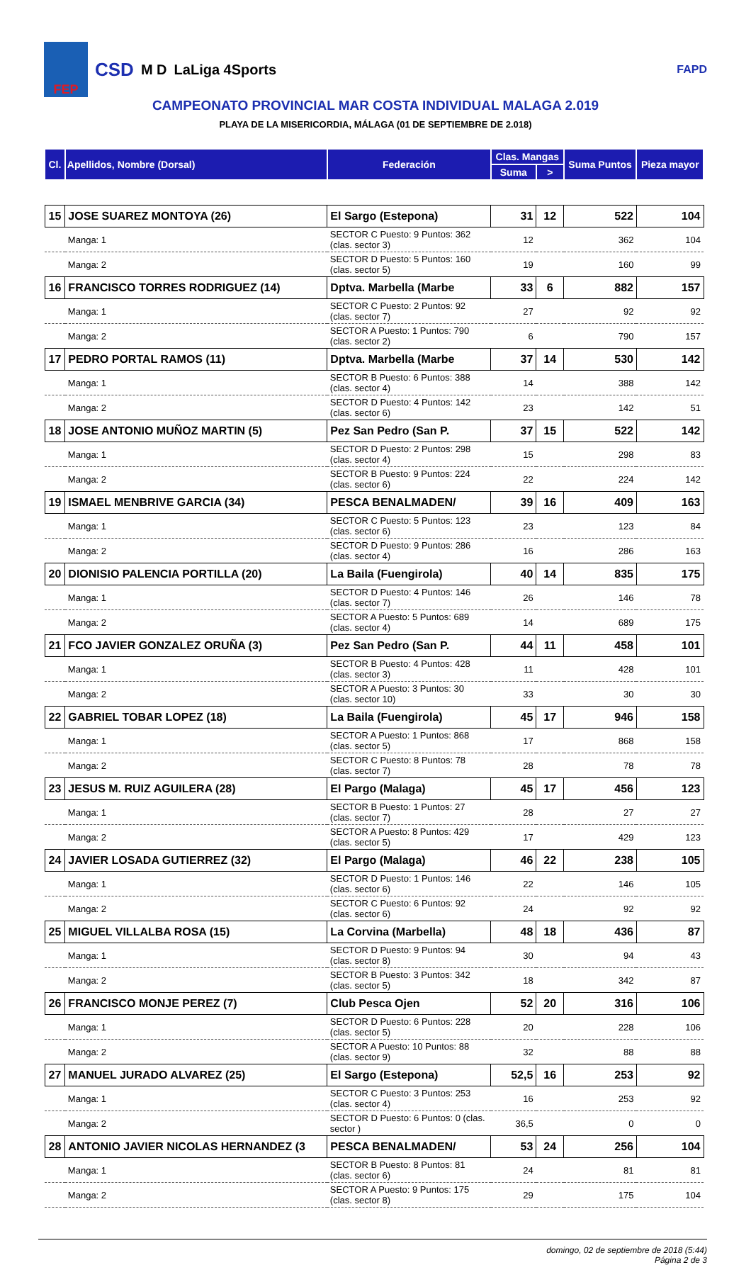FEP
CSD M D LaLiga 4Sports
FAPD
CAMPEONATO PROVINCIAL MAR COSTA INDIVIDUAL MALAGA 2.019
PLAYA DE LA MISERICORDIA, MÁLAGA (01 DE SEPTIEMBRE DE 2.018)
| Cl. | Apellidos, Nombre (Dorsal) | Federación | Clas. Mangas | | Suma Puntos | Pieza mayor |
| --- | --- | --- | --- | --- | --- | --- |
| | | | Suma | > | | |
| 15 | JOSE SUAREZ MONTOYA (26) | El Sargo (Estepona) | 31 | 12 | 522 | 104 |
| | Manga: 1 | SECTOR C Puesto: 9 Puntos: 362 (clas. sector 3) | 12 | | 362 | 104 |
| | Manga: 2 | SECTOR D Puesto: 5 Puntos: 160 (clas. sector 5) | 19 | | 160 | 99 |
| 16 | FRANCISCO TORRES RODRIGUEZ (14) | Dptva. Marbella (Marbe | 33 | 6 | 882 | 157 |
| | Manga: 1 | SECTOR C Puesto: 2 Puntos: 92 (clas. sector 7) | 27 | | 92 | 92 |
| | Manga: 2 | SECTOR A Puesto: 1 Puntos: 790 (clas. sector 2) | 6 | | 790 | 157 |
| 17 | PEDRO PORTAL RAMOS (11) | Dptva. Marbella (Marbe | 37 | 14 | 530 | 142 |
| | Manga: 1 | SECTOR B Puesto: 6 Puntos: 388 (clas. sector 4) | 14 | | 388 | 142 |
| | Manga: 2 | SECTOR D Puesto: 4 Puntos: 142 (clas. sector 6) | 23 | | 142 | 51 |
| 18 | JOSE ANTONIO MUÑOZ MARTIN (5) | Pez San Pedro (San P. | 37 | 15 | 522 | 142 |
| | Manga: 1 | SECTOR D Puesto: 2 Puntos: 298 (clas. sector 4) | 15 | | 298 | 83 |
| | Manga: 2 | SECTOR B Puesto: 9 Puntos: 224 (clas. sector 6) | 22 | | 224 | 142 |
| 19 | ISMAEL MENBRIVE GARCIA (34) | PESCA BENALMADEN/ | 39 | 16 | 409 | 163 |
| | Manga: 1 | SECTOR C Puesto: 5 Puntos: 123 (clas. sector 6) | 23 | | 123 | 84 |
| | Manga: 2 | SECTOR D Puesto: 9 Puntos: 286 (clas. sector 4) | 16 | | 286 | 163 |
| 20 | DIONISIO PALENCIA PORTILLA (20) | La Baila (Fuengirola) | 40 | 14 | 835 | 175 |
| | Manga: 1 | SECTOR D Puesto: 4 Puntos: 146 (clas. sector 7) | 26 | | 146 | 78 |
| | Manga: 2 | SECTOR A Puesto: 5 Puntos: 689 (clas. sector 4) | 14 | | 689 | 175 |
| 21 | FCO JAVIER GONZALEZ ORUÑA (3) | Pez San Pedro (San P. | 44 | 11 | 458 | 101 |
| | Manga: 1 | SECTOR B Puesto: 4 Puntos: 428 (clas. sector 3) | 11 | | 428 | 101 |
| | Manga: 2 | SECTOR A Puesto: 3 Puntos: 30 (clas. sector 10) | 33 | | 30 | 30 |
| 22 | GABRIEL TOBAR LOPEZ (18) | La Baila (Fuengirola) | 45 | 17 | 946 | 158 |
| | Manga: 1 | SECTOR A Puesto: 1 Puntos: 868 (clas. sector 5) | 17 | | 868 | 158 |
| | Manga: 2 | SECTOR C Puesto: 8 Puntos: 78 (clas. sector 7) | 28 | | 78 | 78 |
| 23 | JESUS M. RUIZ AGUILERA (28) | El Pargo (Malaga) | 45 | 17 | 456 | 123 |
| | Manga: 1 | SECTOR B Puesto: 1 Puntos: 27 (clas. sector 7) | 28 | | 27 | 27 |
| | Manga: 2 | SECTOR A Puesto: 8 Puntos: 429 (clas. sector 5) | 17 | | 429 | 123 |
| 24 | JAVIER LOSADA GUTIERREZ (32) | El Pargo (Malaga) | 46 | 22 | 238 | 105 |
| | Manga: 1 | SECTOR D Puesto: 1 Puntos: 146 (clas. sector 6) | 22 | | 146 | 105 |
| | Manga: 2 | SECTOR C Puesto: 6 Puntos: 92 (clas. sector 6) | 24 | | 92 | 92 |
| 25 | MIGUEL VILLALBA ROSA (15) | La Corvina (Marbella) | 48 | 18 | 436 | 87 |
| | Manga: 1 | SECTOR D Puesto: 9 Puntos: 94 (clas. sector 8) | 30 | | 94 | 43 |
| | Manga: 2 | SECTOR B Puesto: 3 Puntos: 342 (clas. sector 5) | 18 | | 342 | 87 |
| 26 | FRANCISCO MONJE PEREZ (7) | Club Pesca Ojen | 52 | 20 | 316 | 106 |
| | Manga: 1 | SECTOR D Puesto: 6 Puntos: 228 (clas. sector 5) | 20 | | 228 | 106 |
| | Manga: 2 | SECTOR A Puesto: 10 Puntos: 88 (clas. sector 9) | 32 | | 88 | 88 |
| 27 | MANUEL JURADO ALVAREZ (25) | El Sargo (Estepona) | 52,5 | 16 | 253 | 92 |
| | Manga: 1 | SECTOR C Puesto: 3 Puntos: 253 (clas. sector 4) | 16 | | 253 | 92 |
| | Manga: 2 | SECTOR D Puesto: 6 Puntos: 0 (clas. sector ) | 36,5 | | 0 | 0 |
| 28 | ANTONIO JAVIER NICOLAS HERNANDEZ (3 | PESCA BENALMADEN/ | 53 | 24 | 256 | 104 |
| | Manga: 1 | SECTOR B Puesto: 8 Puntos: 81 (clas. sector 6) | 24 | | 81 | 81 |
| | Manga: 2 | SECTOR A Puesto: 9 Puntos: 175 (clas. sector 8) | 29 | | 175 | 104 |
domingo, 02 de septiembre de 2018 (5:44)
Página 2 de 3